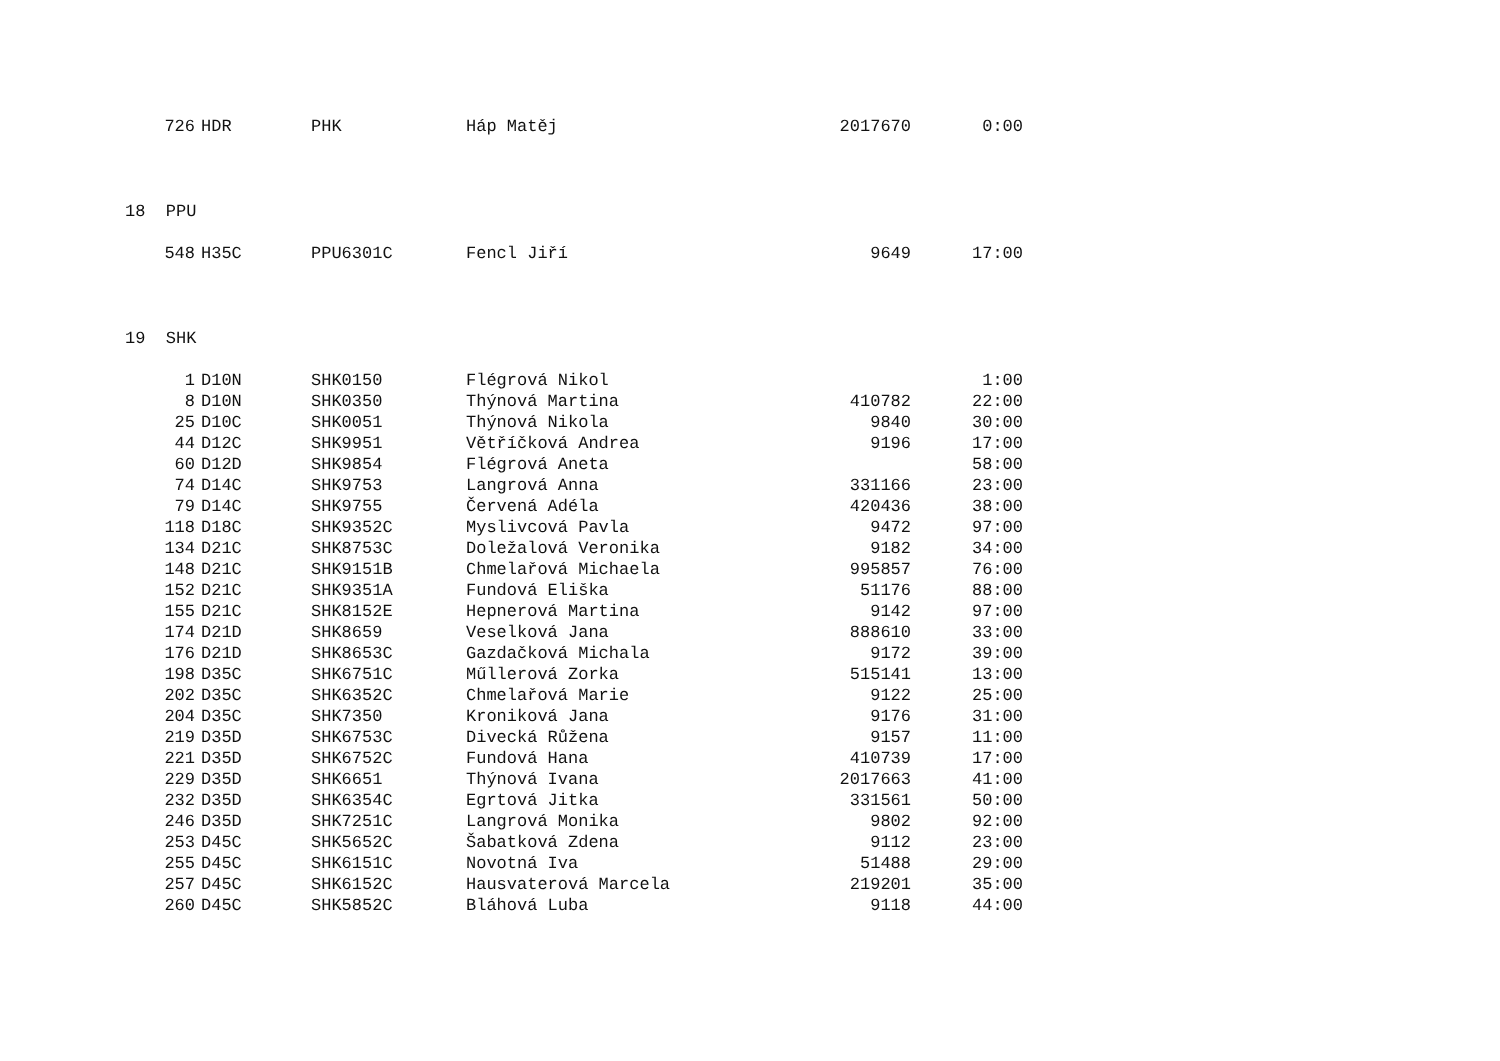| 726 | HDR | PHK | Háp Matěj | 2017670 | 0:00 |
| 18 PPU | | | | | |
| 548 | H35C | PPU6301C | Fencl Jiří | 9649 | 17:00 |
| 19 SHK | | | | | |
| 1 | D10N | SHK0150 | Flégrová Nikol | | 1:00 |
| 8 | D10N | SHK0350 | Thýnová Martina | 410782 | 22:00 |
| 25 | D10C | SHK0051 | Thýnová Nikola | 9840 | 30:00 |
| 44 | D12C | SHK9951 | Větříčková Andrea | 9196 | 17:00 |
| 60 | D12D | SHK9854 | Flégrová Aneta | | 58:00 |
| 74 | D14C | SHK9753 | Langrová Anna | 331166 | 23:00 |
| 79 | D14C | SHK9755 | Červená Adéla | 420436 | 38:00 |
| 118 | D18C | SHK9352C | Myslivcová Pavla | 9472 | 97:00 |
| 134 | D21C | SHK8753C | Doležalová Veronika | 9182 | 34:00 |
| 148 | D21C | SHK9151B | Chmelařová Michaela | 995857 | 76:00 |
| 152 | D21C | SHK9351A | Fundová Eliška | 51176 | 88:00 |
| 155 | D21C | SHK8152E | Hepnerová Martina | 9142 | 97:00 |
| 174 | D21D | SHK8659 | Veselková Jana | 888610 | 33:00 |
| 176 | D21D | SHK8653C | Gazdačková Michala | 9172 | 39:00 |
| 198 | D35C | SHK6751C | Műllerová Zorka | 515141 | 13:00 |
| 202 | D35C | SHK6352C | Chmelařová Marie | 9122 | 25:00 |
| 204 | D35C | SHK7350 | Kroniková Jana | 9176 | 31:00 |
| 219 | D35D | SHK6753C | Divecká Růžena | 9157 | 11:00 |
| 221 | D35D | SHK6752C | Fundová Hana | 410739 | 17:00 |
| 229 | D35D | SHK6651 | Thýnová Ivana | 2017663 | 41:00 |
| 232 | D35D | SHK6354C | Egrtová Jitka | 331561 | 50:00 |
| 246 | D35D | SHK7251C | Langrová Monika | 9802 | 92:00 |
| 253 | D45C | SHK5652C | Šabatková Zdena | 9112 | 23:00 |
| 255 | D45C | SHK6151C | Novotná Iva | 51488 | 29:00 |
| 257 | D45C | SHK6152C | Hausvaterová Marcela | 219201 | 35:00 |
| 260 | D45C | SHK5852C | Bláhová Luba | 9118 | 44:00 |